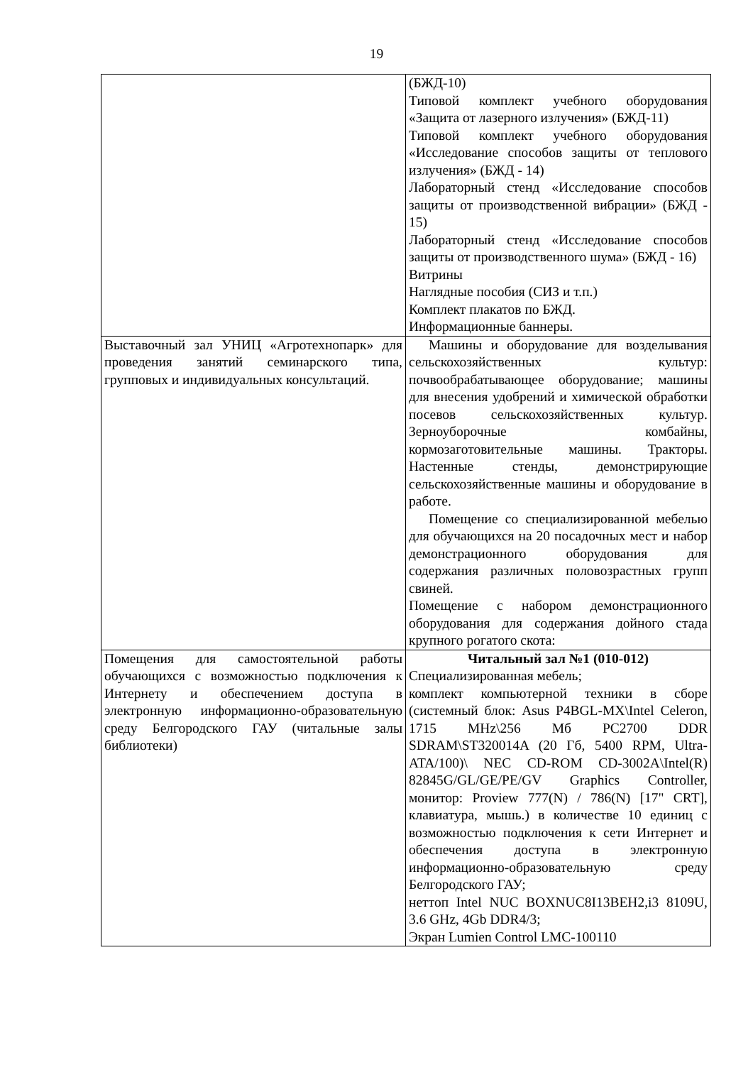19
| | (БЖД-10) Типовой комплект учебного оборудования «Защита от лазерного излучения» (БЖД-11) Типовой комплект учебного оборудования «Исследование способов защиты от теплового излучения» (БЖД - 14) Лабораторный стенд «Исследование способов защиты от производственной вибрации» (БЖД - 15) Лабораторный стенд «Исследование способов защиты от производственного шума» (БЖД - 16) Витрины Наглядные пособия (СИЗ и т.п.) Комплект плакатов по БЖД. Информационные баннеры. |
| Выставочный зал УНИЦ «Агротехнопарк» для проведения занятий семинарского типа, групповых и индивидуальных консультаций. | Машины и оборудование для возделывания сельскохозяйственных культур: почвообрабатывающее оборудование; машины для внесения удобрений и химической обработки посевов сельскохозяйственных культур. Зерноуборочные комбайны, кормозаготовительные машины. Тракторы. Настенные стенды, демонстрирующие сельскохозяйственные машины и оборудование в работе. Помещение со специализированной мебелью для обучающихся на 20 посадочных мест и набор демонстрационного оборудования для содержания различных половозрастных групп свиней. Помещение с набором демонстрационного оборудования для содержания дойного стада крупного рогатого скота: |
| Помещения для самостоятельной работы обучающихся с возможностью подключения к Интернету и обеспечением доступа в электронную информационно-образовательную среду Белгородского ГАУ (читальные залы библиотеки) | Читальный зал №1 (010-012) Специализированная мебель; комплект компьютерной техники в сборе (системный блок: Asus P4BGL-MX\Intel Celeron, 1715 MHz\256 Мб PC2700 DDR SDRAM\ST320014A (20 Гб, 5400 RPM, Ultra-ATA/100)\ NEC CD-ROM CD-3002A\Intel(R) 82845G/GL/GE/PE/GV Graphics Controller, монитор: Proview 777(N) / 786(N) [17" CRT], клавиатура, мышь.) в количестве 10 единиц с возможностью подключения к сети Интернет и обеспечения доступа в электронную информационно-образовательную среду Белгородского ГАУ; неттоп Intel NUC BOXNUC8I13BEH2,i3 8109U, 3.6 GHz, 4Gb DDR4/3; Экран Lumien Control LMC-100110 |